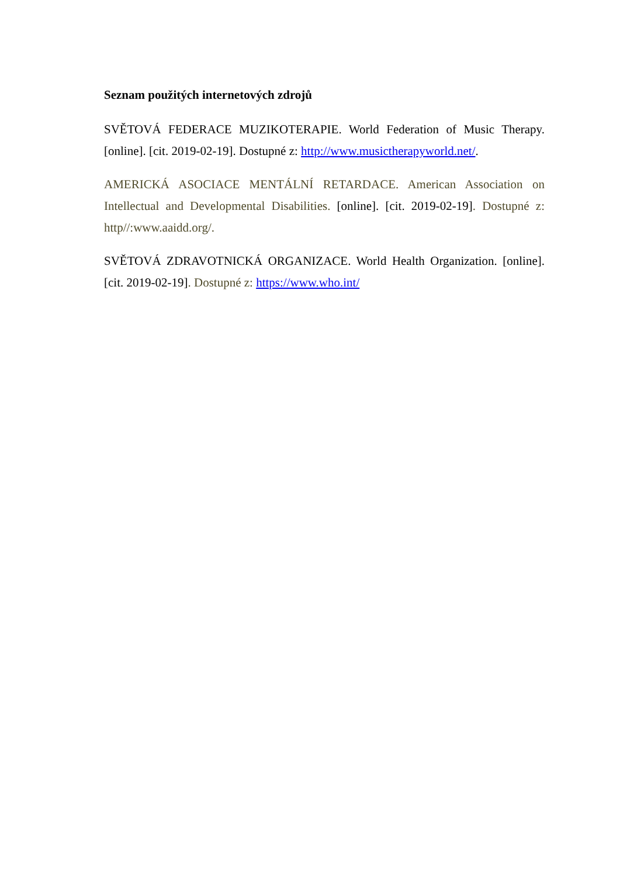Seznam použitých internetových zdrojů
SVĚTOVÁ FEDERACE MUZIKOTERAPIE. World Federation of Music Therapy. [online]. [cit. 2019-02-19]. Dostupné z: http://www.musictherapyworld.net/.
AMERICKÁ ASOCIACE MENTÁLNÍ RETARDACE. American Association on Intellectual and Developmental Disabilities. [online]. [cit. 2019-02-19]. Dostupné z: http//:www.aaidd.org/.
SVĚTOVÁ ZDRAVOTNICKÁ ORGANIZACE. World Health Organization. [online]. [cit. 2019-02-19]. Dostupné z: https://www.who.int/